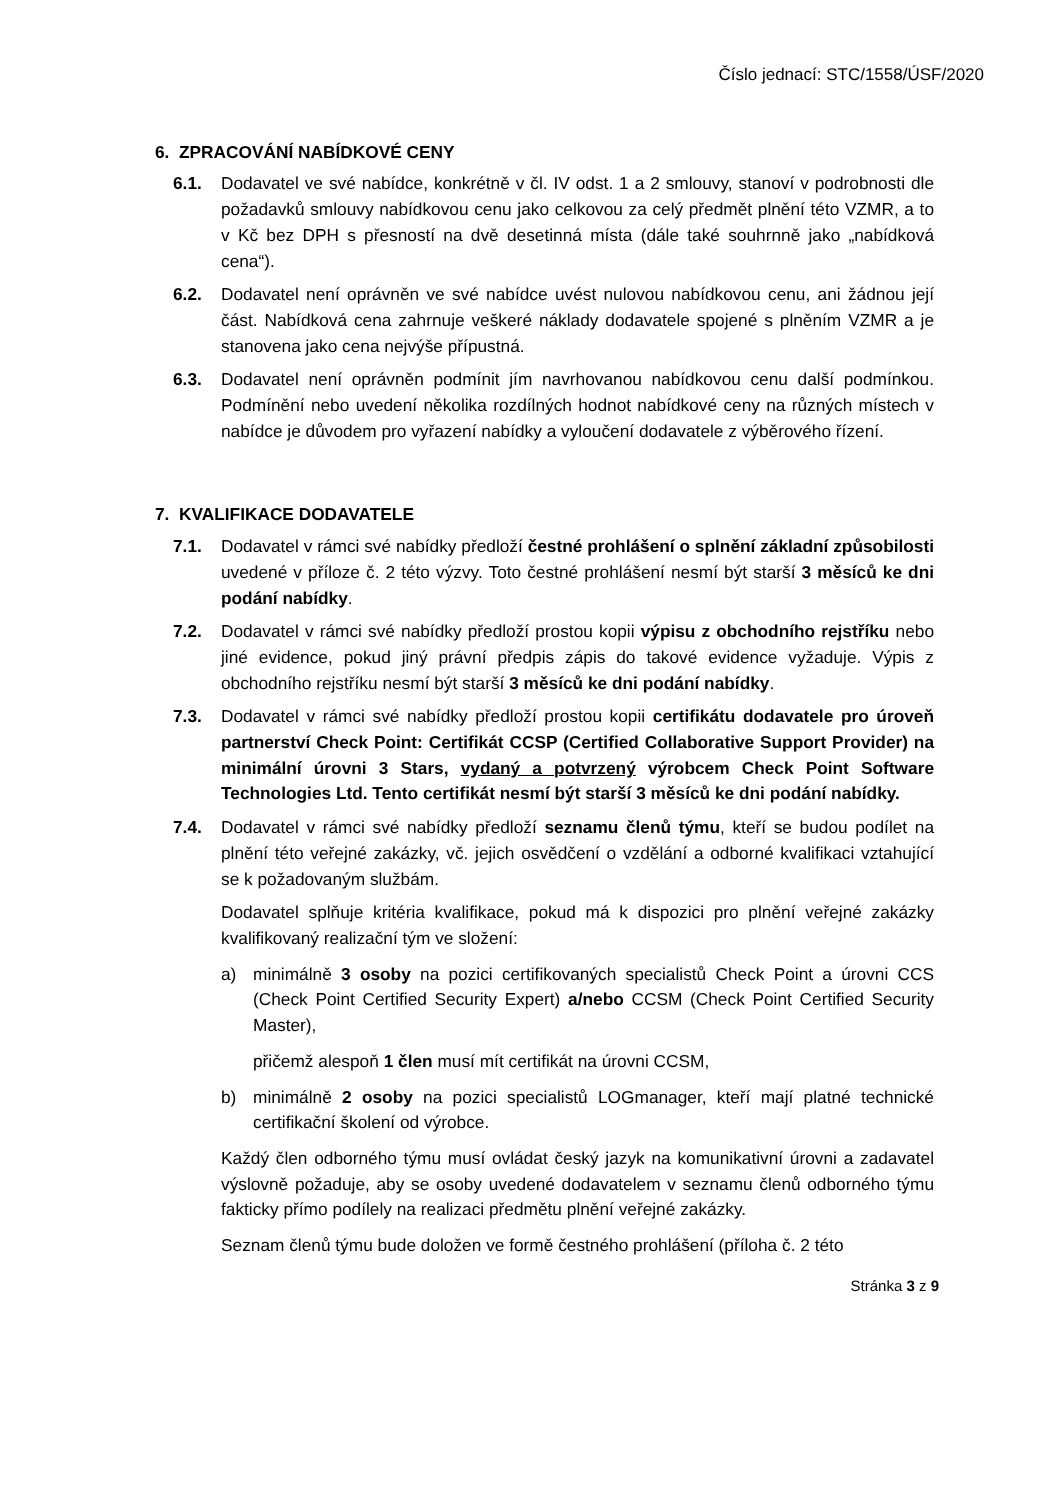Číslo jednací: STC/1558/ÚSF/2020
6. ZPRACOVÁNÍ NABÍDKOVÉ CENY
6.1. Dodavatel ve své nabídce, konkrétně v čl. IV odst. 1 a 2 smlouvy, stanoví v podrobnosti dle požadavků smlouvy nabídkovou cenu jako celkovou za celý předmět plnění této VZMR, a to v Kč bez DPH s přesností na dvě desetinná místa (dále také souhrnně jako „nabídková cena“).
6.2. Dodavatel není oprávněn ve své nabídce uvést nulovou nabídkovou cenu, ani žádnou její část. Nabídková cena zahrnuje veškeré náklady dodavatele spojené s plněním VZMR a je stanovena jako cena nejvýše přípustná.
6.3. Dodavatel není oprávněn podmínit jím navrhovanou nabídkovou cenu další podmínkou. Podmínění nebo uvedení několika rozdílných hodnot nabídkové ceny na různých místech v nabídce je důvodem pro vyřazení nabídky a vyloučení dodavatele z výběrového řízení.
7. KVALIFIKACE DODAVATELE
7.1. Dodavatel v rámci své nabídky předloží čestné prohlášení o splnění základní způsobilosti uvedené v příloze č. 2 této výzvy. Toto čestné prohlášení nesmí být starší 3 měsíců ke dni podání nabídky.
7.2. Dodavatel v rámci své nabídky předloží prostou kopii výpisu z obchodního rejstříku nebo jiné evidence, pokud jiný právní předpis zápis do takové evidence vyžaduje. Výpis z obchodního rejstříku nesmí být starší 3 měsíců ke dni podání nabídky.
7.3. Dodavatel v rámci své nabídky předloží prostou kopii certifikátu dodavatele pro úroveň partnerství Check Point: Certifikát CCSP (Certified Collaborative Support Provider) na minimální úrovni 3 Stars, vydaný a potvrzený výrobcem Check Point Software Technologies Ltd. Tento certifikát nesmí být starší 3 měsíců ke dni podání nabídky.
7.4. Dodavatel v rámci své nabídky předloží seznamu členů týmu, kteří se budou podílet na plnění této veřejné zakázky, vč. jejich osvědčení o vzdělání a odborné kvalifikaci vztahující se k požadovaným službám.
Dodavatel splňuje kritéria kvalifikace, pokud má k dispozici pro plnění veřejné zakázky kvalifikovaný realizační tým ve složení:
a) minimálně 3 osoby na pozici certifikovaných specialistů Check Point a úrovni CCS (Check Point Certified Security Expert) a/nebo CCSM (Check Point Certified Security Master),
přičemž alespoň 1 člen musí mít certifikát na úrovni CCSM,
b) minimálně 2 osoby na pozici specialistů LOGmanager, kteří mají platné technické certifikační školení od výrobce.
Každý člen odborného týmu musí ovládat český jazyk na komunikativní úrovni a zadavatel výslovně požaduje, aby se osoby uvedené dodavatelem v seznamu členů odborného týmu fakticky přímo podílely na realizaci předmětu plnění veřejné zakázky.
Seznam členů týmu bude doložen ve formě čestného prohlášení (příloha č. 2 této
Stránka 3 z 9